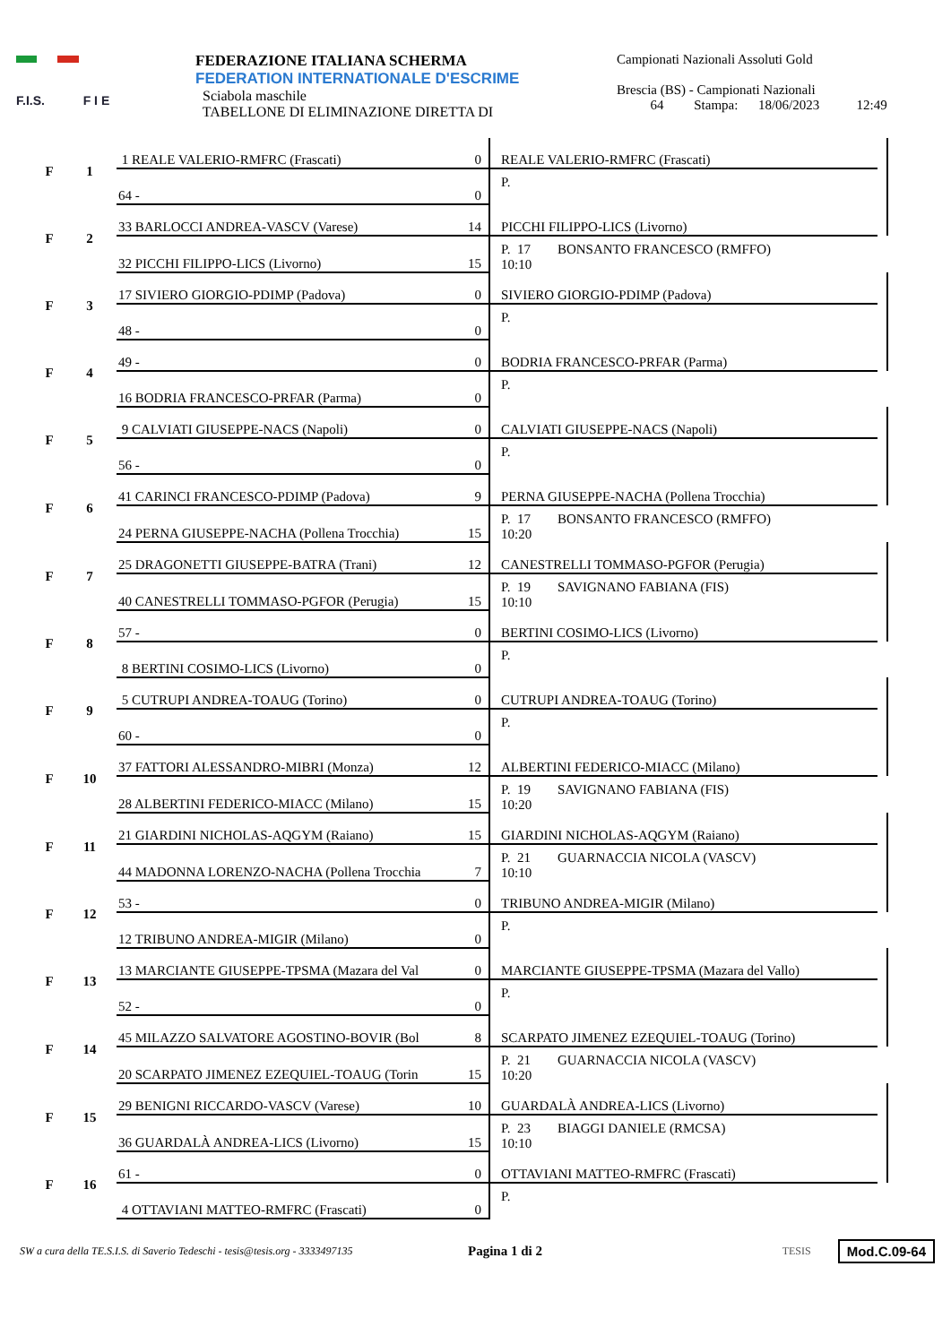F.I.S. F I E
FEDERAZIONE ITALIANA SCHERMA
FEDERATION INTERNATIONALE D'ESCRIME
Sciabola maschile
TABELLONE DI ELIMINAZIONE DIRETTA DI
Campionati Nazionali Assoluti Gold
Brescia (BS) - Campionati Nazionali
64 Stampa: 18/06/2023 12:49
| F | 1 | 1 REALE VALERIO-RMFRC (Frascati) | 0 | REALE VALERIO-RMFRC (Frascati) | |
| | | 64 - | 0 | P. | |
| F | 2 | 33 BARLOCCI ANDREA-VASCV (Varese) | 14 | PICCHI FILIPPO-LICS (Livorno) | |
| | | 32 PICCHI FILIPPO-LICS (Livorno) | 15 | P. 17 BONSANTO FRANCESCO (RMFFO) 10:10 | |
| F | 3 | 17 SIVIERO GIORGIO-PDIMP (Padova) | 0 | SIVIERO GIORGIO-PDIMP (Padova) | |
| | | 48 - | 0 | P. | |
| F | 4 | 49 - | 0 | BODRIA FRANCESCO-PRFAR (Parma) | |
| | | 16 BODRIA FRANCESCO-PRFAR (Parma) | 0 | P. | |
| F | 5 | 9 CALVIATI GIUSEPPE-NACS (Napoli) | 0 | CALVIATI GIUSEPPE-NACS (Napoli) | |
| | | 56 - | 0 | P. | |
| F | 6 | 41 CARINCI FRANCESCO-PDIMP (Padova) | 9 | PERNA GIUSEPPE-NACHA (Pollena Trocchia) | |
| | | 24 PERNA GIUSEPPE-NACHA (Pollena Trocchia) | 15 | P. 17 BONSANTO FRANCESCO (RMFFO) 10:20 | |
| F | 7 | 25 DRAGONETTI GIUSEPPE-BATRA (Trani) | 12 | CANESTRELLI TOMMASO-PGFOR (Perugia) | |
| | | 40 CANESTRELLI TOMMASO-PGFOR (Perugia) | 15 | P. 19 SAVIGNANO FABIANA (FIS) 10:10 | |
| F | 8 | 57 - | 0 | BERTINI COSIMO-LICS (Livorno) | |
| | | 8 BERTINI COSIMO-LICS (Livorno) | 0 | P. | |
| F | 9 | 5 CUTRUPI ANDREA-TOAUG (Torino) | 0 | CUTRUPI ANDREA-TOAUG (Torino) | |
| | | 60 - | 0 | P. | |
| F | 10 | 37 FATTORI ALESSANDRO-MIBRI (Monza) | 12 | ALBERTINI FEDERICO-MIACC (Milano) | |
| | | 28 ALBERTINI FEDERICO-MIACC (Milano) | 15 | P. 19 SAVIGNANO FABIANA (FIS) 10:20 | |
| F | 11 | 21 GIARDINI NICHOLAS-AQGYM (Raiano) | 15 | GIARDINI NICHOLAS-AQGYM (Raiano) | |
| | | 44 MADONNA LORENZO-NACHA (Pollena Trocchia | 7 | P. 21 GUARNACCIA NICOLA (VASCV) 10:10 | |
| F | 12 | 53 - | 0 | TRIBUNO ANDREA-MIGIR (Milano) | |
| | | 12 TRIBUNO ANDREA-MIGIR (Milano) | 0 | P. | |
| F | 13 | 13 MARCIANTE GIUSEPPE-TPSMA (Mazara del Val | 0 | MARCIANTE GIUSEPPE-TPSMA (Mazara del Vallo) | |
| | | 52 - | 0 | P. | |
| F | 14 | 45 MILAZZO SALVATORE AGOSTINO-BOVIR (Bol | 8 | SCARPATO JIMENEZ EZEQUIEL-TOAUG (Torino) | |
| | | 20 SCARPATO JIMENEZ EZEQUIEL-TOAUG (Torin | 15 | P. 21 GUARNACCIA NICOLA (VASCV) 10:20 | |
| F | 15 | 29 BENIGNI RICCARDO-VASCV (Varese) | 10 | GUARDALÀ ANDREA-LICS (Livorno) | |
| | | 36 GUARDALÀ ANDREA-LICS (Livorno) | 15 | P. 23 BIAGGI DANIELE (RMCSA) 10:10 | |
| F | 16 | 61 - | 0 | OTTAVIANI MATTEO-RMFRC (Frascati) | |
| | | 4 OTTAVIANI MATTEO-RMFRC (Frascati) | 0 | P. | |
SW a cura della TE.S.I.S. di Saverio Tedeschi - tesis@tesis.org - 3333497135 Pagina 1 di 2 TESIS Mod.C.09-64